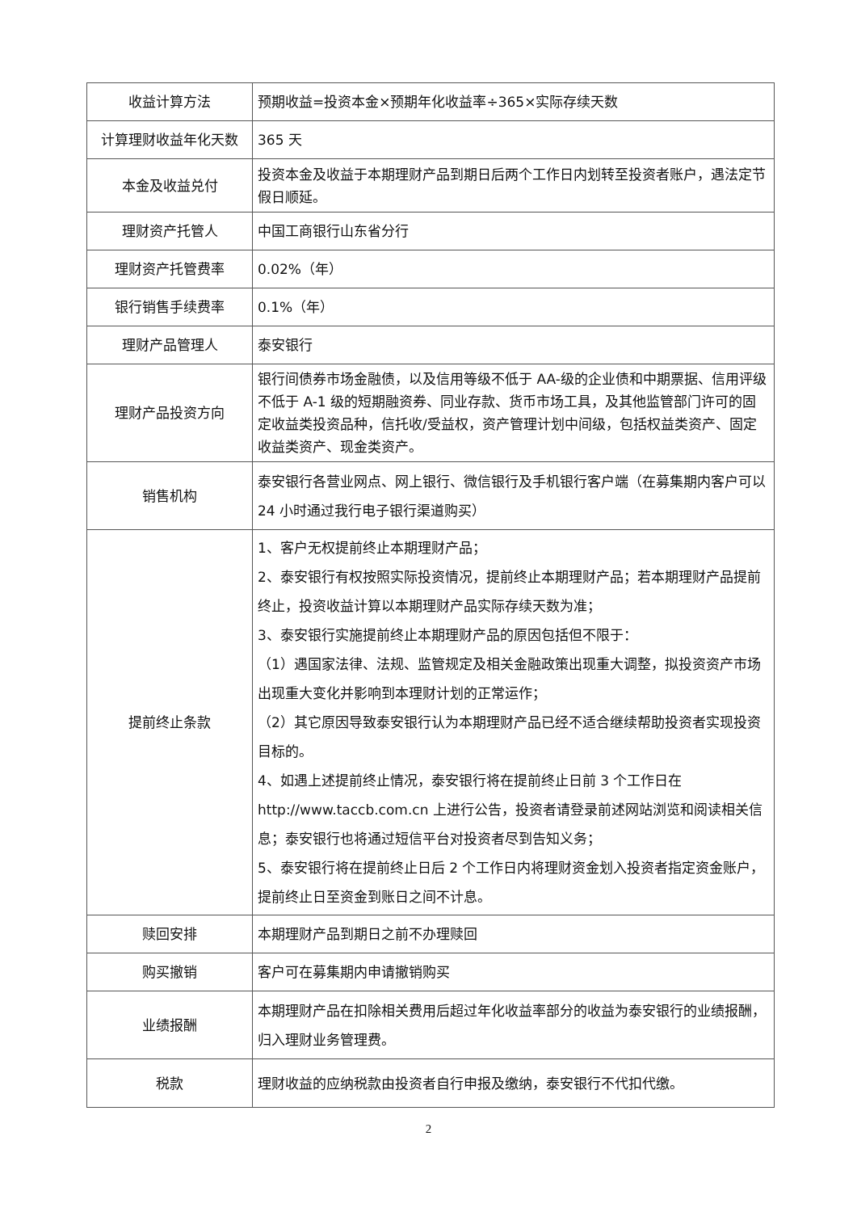| 收益计算方法 | 预期收益=投资本金×预期年化收益率÷365×实际存续天数 |
| 计算理财收益年化天数 | 365 天 |
| 本金及收益兑付 | 投资本金及收益于本期理财产品到期日后两个工作日内划转至投资者账户，遇法定节假日顺延。 |
| 理财资产托管人 | 中国工商银行山东省分行 |
| 理财资产托管费率 | 0.02%（年） |
| 银行销售手续费率 | 0.1%（年） |
| 理财产品管理人 | 泰安银行 |
| 理财产品投资方向 | 银行间债券市场金融债，以及信用等级不低于 AA-级的企业债和中期票据、信用评级不低于 A-1 级的短期融资券、同业存款、货币市场工具，及其他监管部门许可的固定收益类投资品种，信托收/受益权，资产管理计划中间级，包括权益类资产、固定收益类资产、现金类资产。 |
| 销售机构 | 泰安银行各营业网点、网上银行、微信银行及手机银行客户端（在募集期内客户可以 24 小时通过我行电子银行渠道购买） |
| 提前终止条款 | 1、客户无权提前终止本期理财产品； 2、泰安银行有权按照实际投资情况，提前终止本期理财产品；若本期理财产品提前终止，投资收益计算以本期理财产品实际存续天数为准； 3、泰安银行实施提前终止本期理财产品的原因包括但不限于： （1）遇国家法律、法规、监管规定及相关金融政策出现重大调整，拟投资资产市场出现重大变化并影响到本理财计划的正常运作； （2）其它原因导致泰安银行认为本期理财产品已经不适合继续帮助投资者实现投资目标的。 4、如遇上述提前终止情况，泰安银行将在提前终止日前 3 个工作日在 http://www.taccb.com.cn 上进行公告，投资者请登录前述网站浏览和阅读相关信息；泰安银行也将通过短信平台对投资者尽到告知义务； 5、泰安银行将在提前终止日后 2 个工作日内将理财资金划入投资者指定资金账户，提前终止日至资金到账日之间不计息。 |
| 赎回安排 | 本期理财产品到期日之前不办理赎回 |
| 购买撤销 | 客户可在募集期内申请撤销购买 |
| 业绩报酬 | 本期理财产品在扣除相关费用后超过年化收益率部分的收益为泰安银行的业绩报酬，归入理财业务管理费。 |
| 税款 | 理财收益的应纳税款由投资者自行申报及缴纳，泰安银行不代扣代缴。 |
2